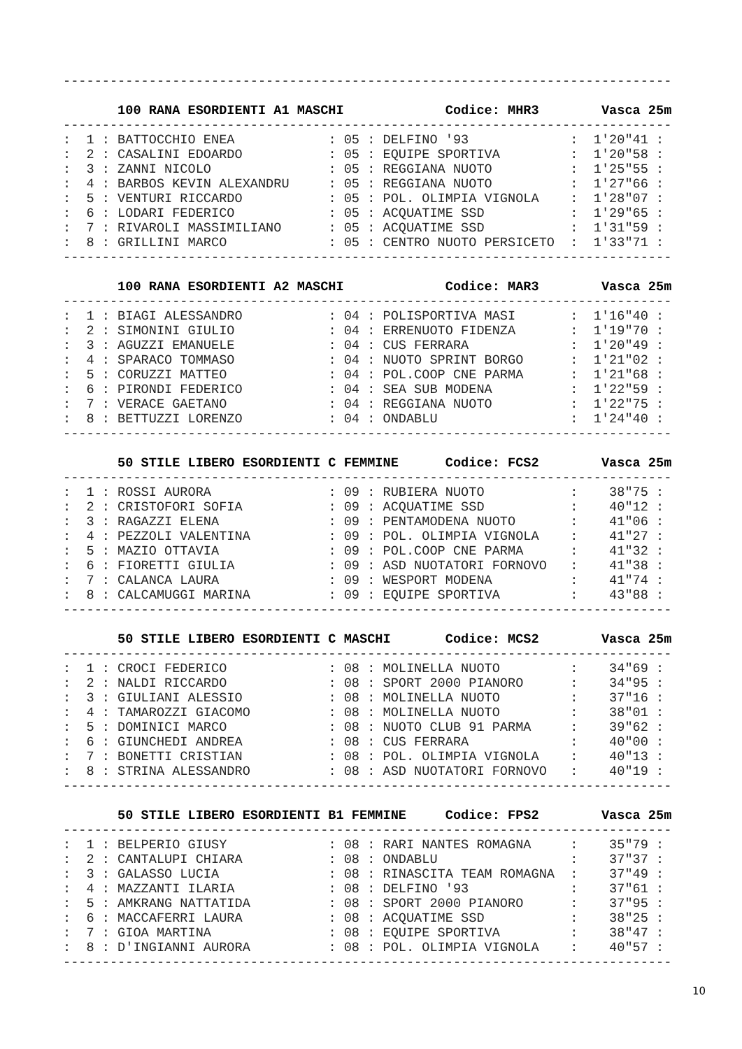------------------------------------------------------------------------------
100 RANA ESORDIENTI A1 MASCHI Codice: MHR3 Vasca 25m
------------------------------------------------------------------------------
| : 1 : | BATTOCCHIO ENEA | : 05 : | DELFINO '93 | : | 1'20"41 | : |
| : 2 : | CASALINI EDOARDO | : 05 : | EQUIPE SPORTIVA | : | 1'20"58 | : |
| : 3 : | ZANNI NICOLO | : 05 : | REGGIANA NUOTO | : | 1'25"55 | : |
| : 4 : | BARBOS KEVIN ALEXANDRU | : 05 : | REGGIANA NUOTO | : | 1'27"66 | : |
| : 5 : | VENTURI RICCARDO | : 05 : | POL. OLIMPIA VIGNOLA | : | 1'28"07 | : |
| : 6 : | LODARI FEDERICO | : 05 : | ACQUATIME SSD | : | 1'29"65 | : |
| : 7 : | RIVAROLI MASSIMILIANO | : 05 : | ACQUATIME SSD | : | 1'31"59 | : |
| : 8 : | GRILLINI MARCO | : 05 : | CENTRO NUOTO PERSICETO | : | 1'33"71 | : |
------------------------------------------------------------------------------
100 RANA ESORDIENTI A2 MASCHI Codice: MAR3 Vasca 25m
------------------------------------------------------------------------------
| : 1 : | BIAGI ALESSANDRO | : 04 : | POLISPORTIVA MASI | : | 1'16"40 | : |
| : 2 : | SIMONINI GIULIO | : 04 : | ERRENUOTO FIDENZA | : | 1'19"70 | : |
| : 3 : | AGUZZI EMANUELE | : 04 : | CUS FERRARA | : | 1'20"49 | : |
| : 4 : | SPARACO TOMMASO | : 04 : | NUOTO SPRINT BORGO | : | 1'21"02 | : |
| : 5 : | CORUZZI MATTEO | : 04 : | POL.COOP CNE PARMA | : | 1'21"68 | : |
| : 6 : | PIRONDI FEDERICO | : 04 : | SEA SUB MODENA | : | 1'22"59 | : |
| : 7 : | VERACE GAETANO | : 04 : | REGGIANA NUOTO | : | 1'22"75 | : |
| : 8 : | BETTUZZI LORENZO | : 04 : | ONDABLU | : | 1'24"40 | : |
------------------------------------------------------------------------------
50 STILE LIBERO ESORDIENTI C FEMMINE Codice: FCS2 Vasca 25m
------------------------------------------------------------------------------
| : 1 : | ROSSI AURORA | : 09 : | RUBIERA NUOTO | : | 38"75 | : |
| : 2 : | CRISTOFORI SOFIA | : 09 : | ACQUATIME SSD | : | 40"12 | : |
| : 3 : | RAGAZZI ELENA | : 09 : | PENTAMODENA NUOTO | : | 41"06 | : |
| : 4 : | PEZZOLI VALENTINA | : 09 : | POL. OLIMPIA VIGNOLA | : | 41"27 | : |
| : 5 : | MAZIO OTTAVIA | : 09 : | POL.COOP CNE PARMA | : | 41"32 | : |
| : 6 : | FIORETTI GIULIA | : 09 : | ASD NUOTATORI FORNOVO | : | 41"38 | : |
| : 7 : | CALANCA LAURA | : 09 : | WESPORT MODENA | : | 41"74 | : |
| : 8 : | CALCAMUGGI MARINA | : 09 : | EQUIPE SPORTIVA | : | 43"88 | : |
------------------------------------------------------------------------------
50 STILE LIBERO ESORDIENTI C MASCHI Codice: MCS2 Vasca 25m
------------------------------------------------------------------------------
| : 1 : | CROCI FEDERICO | : 08 : | MOLINELLA NUOTO | : | 34"69 | : |
| : 2 : | NALDI RICCARDO | : 08 : | SPORT 2000 PIANORO | : | 34"95 | : |
| : 3 : | GIULIANI ALESSIO | : 08 : | MOLINELLA NUOTO | : | 37"16 | : |
| : 4 : | TAMAROZZI GIACOMO | : 08 : | MOLINELLA NUOTO | : | 38"01 | : |
| : 5 : | DOMINICI MARCO | : 08 : | NUOTO CLUB 91 PARMA | : | 39"62 | : |
| : 6 : | GIUNCHEDI ANDREA | : 08 : | CUS FERRARA | : | 40"00 | : |
| : 7 : | BONETTI CRISTIAN | : 08 : | POL. OLIMPIA VIGNOLA | : | 40"13 | : |
| : 8 : | STRINA ALESSANDRO | : 08 : | ASD NUOTATORI FORNOVO | : | 40"19 | : |
------------------------------------------------------------------------------
50 STILE LIBERO ESORDIENTI B1 FEMMINE Codice: FPS2 Vasca 25m
------------------------------------------------------------------------------
| : 1 : | BELPERIO GIUSY | : 08 : | RARI NANTES ROMAGNA | : | 35"79 | : |
| : 2 : | CANTALUPI CHIARA | : 08 : | ONDABLU | : | 37"37 | : |
| : 3 : | GALASSO LUCIA | : 08 : | RINASCITA TEAM ROMAGNA | : | 37"49 | : |
| : 4 : | MAZZANTI ILARIA | : 08 : | DELFINO '93 | : | 37"61 | : |
| : 5 : | AMKRANG NATTATIDA | : 08 : | SPORT 2000 PIANORO | : | 37"95 | : |
| : 6 : | MACCAFERRI LAURA | : 08 : | ACQUATIME SSD | : | 38"25 | : |
| : 7 : | GIOA MARTINA | : 08 : | EQUIPE SPORTIVA | : | 38"47 | : |
| : 8 : | D'INGIANNI AURORA | : 08 : | POL. OLIMPIA VIGNOLA | : | 40"57 | : |
------------------------------------------------------------------------------
10